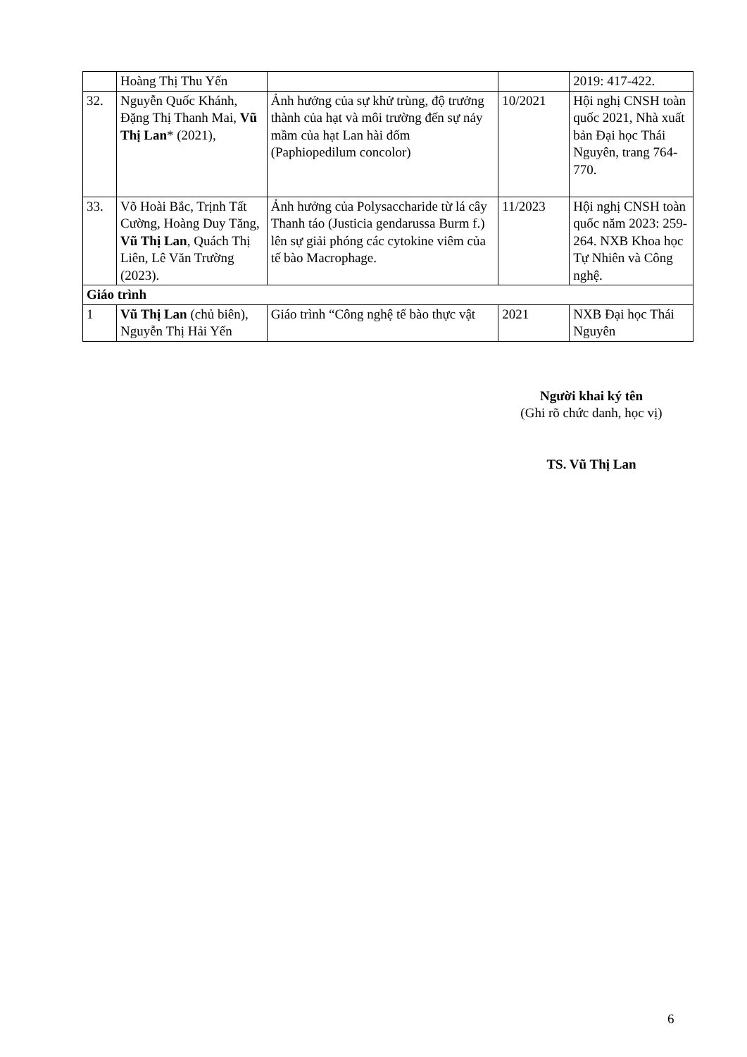| | Hoàng Thị Thu Yến | | | 2019: 417-422. |
| 32. | Nguyễn Quốc Khánh, Đặng Thị Thanh Mai, Vũ Thị Lan * (2021), | Ảnh hưởng của sự khử trùng, độ trưởng thành của hạt và môi trường đến sự nảy mầm của hạt Lan hài đốm (Paphiopedilum concolor) | 10/2021 | Hội nghị CNSH toàn quốc 2021, Nhà xuất bản Đại học Thái Nguyên, trang 764-770. |
| 33. | Võ Hoài Bắc, Trịnh Tất Cường, Hoàng Duy Tăng, Vũ Thị Lan , Quách Thị Liên, Lê Văn Trường (2023). | Ảnh hưởng của Polysaccharide từ lá cây Thanh táo (Justicia gendarussa Burm f.) lên sự giải phóng các cytokine viêm của tế bào Macrophage. | 11/2023 | Hội nghị CNSH toàn quốc năm 2023: 259- 264. NXB Khoa học Tự Nhiên và Công nghệ. |
| Giáo trình | | | | |
| 1 | Vũ Thị Lan (chủ biên), Nguyễn Thị Hải Yến | Giáo trình “Công nghệ tế bào thực vật | 2021 | NXB Đại học Thái Nguyên |
Người khai ký tên
(Ghi rõ chức danh, học vị)
TS. Vũ Thị Lan
6